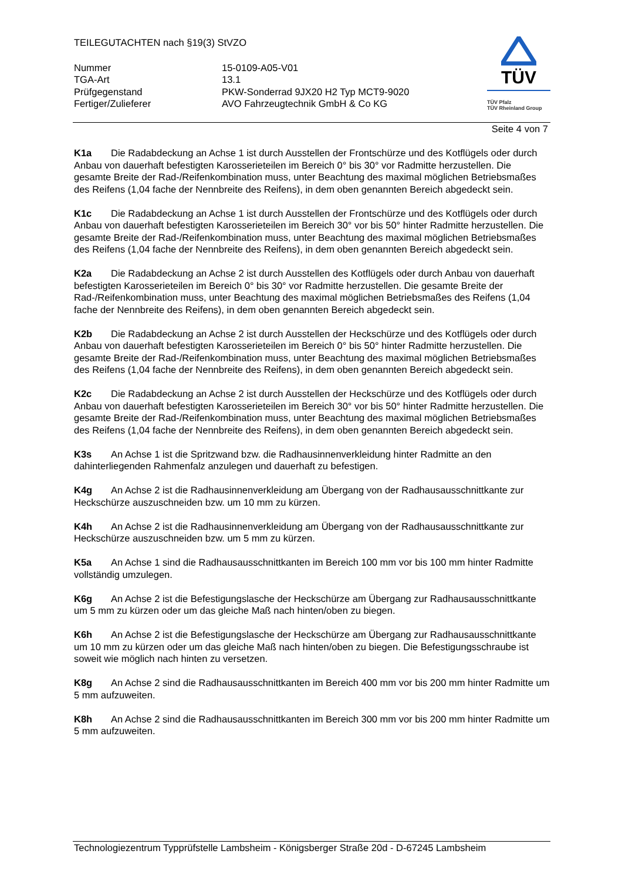TEILEGUTACHTEN nach §19(3) StVZO
Nummer
15-0109-A05-V01
TGA-Art
13.1
Prüfgegenstand
PKW-Sonderrad 9JX20 H2 Typ MCT9-9020
Fertiger/Zulieferer
AVO Fahrzeugtechnik GmbH & Co KG
TÜV
TÜV Pfalz
TÜV Rheinland Group
Seite 4 von 7
K1a Die Radabdeckung an Achse 1 ist durch Ausstellen der Frontschürze und des Kotflügels oder durch Anbau von dauerhaft befestigten Karosserieteilen im Bereich 0° bis 30° vor Radmitte herzustellen. Die gesamte Breite der Rad-/Reifenkombination muss, unter Beachtung des maximal möglichen Betriebsmaßes des Reifens (1,04 fache der Nennbreite des Reifens), in dem oben genannten Bereich abgedeckt sein.
K1c Die Radabdeckung an Achse 1 ist durch Ausstellen der Frontschürze und des Kotflügels oder durch Anbau von dauerhaft befestigten Karosserieteilen im Bereich 30° vor bis 50° hinter Radmitte herzustellen. Die gesamte Breite der Rad-/Reifenkombination muss, unter Beachtung des maximal möglichen Betriebsmaßes des Reifens (1,04 fache der Nennbreite des Reifens), in dem oben genannten Bereich abgedeckt sein.
K2a Die Radabdeckung an Achse 2 ist durch Ausstellen des Kotflügels oder durch Anbau von dauerhaft befestigten Karosserieteilen im Bereich 0° bis 30° vor Radmitte herzustellen. Die gesamte Breite der Rad-/Reifenkombination muss, unter Beachtung des maximal möglichen Betriebsmaßes des Reifens (1,04 fache der Nennbreite des Reifens), in dem oben genannten Bereich abgedeckt sein.
K2b Die Radabdeckung an Achse 2 ist durch Ausstellen der Heckschürze und des Kotflügels oder durch Anbau von dauerhaft befestigten Karosserieteilen im Bereich 0° bis 50° hinter Radmitte herzustellen. Die gesamte Breite der Rad-/Reifenkombination muss, unter Beachtung des maximal möglichen Betriebsmaßes des Reifens (1,04 fache der Nennbreite des Reifens), in dem oben genannten Bereich abgedeckt sein.
K2c Die Radabdeckung an Achse 2 ist durch Ausstellen der Heckschürze und des Kotflügels oder durch Anbau von dauerhaft befestigten Karosserieteilen im Bereich 30° vor bis 50° hinter Radmitte herzustellen. Die gesamte Breite der Rad-/Reifenkombination muss, unter Beachtung des maximal möglichen Betriebsmaßes des Reifens (1,04 fache der Nennbreite des Reifens), in dem oben genannten Bereich abgedeckt sein.
K3s An Achse 1 ist die Spritzwand bzw. die Radhausinnenverkleidung hinter Radmitte an den dahinterliegenden Rahmenfalz anzulegen und dauerhaft zu befestigen.
K4g An Achse 2 ist die Radhausinnenverkleidung am Übergang von der Radhausausschnittkante zur Heckschürze auszuschneiden bzw. um 10 mm zu kürzen.
K4h An Achse 2 ist die Radhausinnenverkleidung am Übergang von der Radhausausschnittkante zur Heckschürze auszuschneiden bzw. um 5 mm zu kürzen.
K5a An Achse 1 sind die Radhausausschnittkanten im Bereich 100 mm vor bis 100 mm hinter Radmitte vollständig umzulegen.
K6g An Achse 2 ist die Befestigungslasche der Heckschürze am Übergang zur Radhausausschnittkante um 5 mm zu kürzen oder um das gleiche Maß nach hinten/oben zu biegen.
K6h An Achse 2 ist die Befestigungslasche der Heckschürze am Übergang zur Radhausausschnittkante um 10 mm zu kürzen oder um das gleiche Maß nach hinten/oben zu biegen. Die Befestigungsschraube ist soweit wie möglich nach hinten zu versetzen.
K8g An Achse 2 sind die Radhausausschnittkanten im Bereich 400 mm vor bis 200 mm hinter Radmitte um 5 mm aufzuweiten.
K8h An Achse 2 sind die Radhausausschnittkanten im Bereich 300 mm vor bis 200 mm hinter Radmitte um 5 mm aufzuweiten.
Technologiezentrum Typprüfstelle Lambsheim - Königsberger Straße 20d - D-67245 Lambsheim